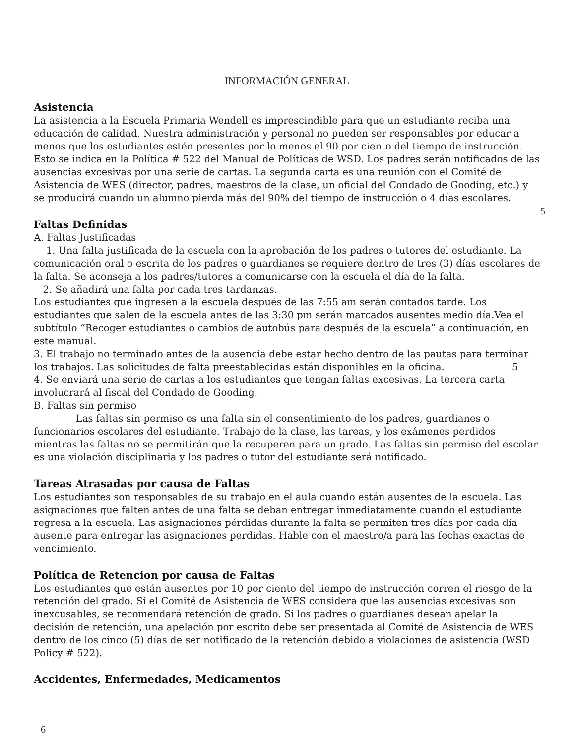INFORMACIÓN GENERAL
Asistencia
La asistencia a la Escuela Primaria Wendell es imprescindible para que un estudiante reciba una educación de calidad. Nuestra administración y personal no pueden ser responsables por educar a menos que los estudiantes estén presentes por lo menos el 90 por ciento del tiempo de instrucción. Esto se indica en la Política # 522 del Manual de Políticas de WSD. Los padres serán notificados de las ausencias excesivas por una serie de cartas. La segunda carta es una reunión con el Comité de Asistencia de WES (director, padres, maestros de la clase, un oficial del Condado de Gooding, etc.) y se producirá cuando un alumno pierda más del 90% del tiempo de instrucción o 4 días escolares.
5
Faltas Definidas
A. Faltas Justificadas
1. Una falta justificada de la escuela con la aprobación de los padres o tutores del estudiante. La comunicación oral o escrita de los padres o guardianes se requiere dentro de tres (3) días escolares de la falta. Se aconseja a los padres/tutores a comunicarse con la escuela el día de la falta.
2. Se añadirá una falta por cada tres tardanzas.
Los estudiantes que ingresen a la escuela después de las 7:55 am serán contados tarde. Los estudiantes que salen de la escuela antes de las 3:30 pm serán marcados ausentes medio día.Vea el subtítulo “Recoger estudiantes o cambios de autobús para después de la escuela” a continuación, en este manual.
3. El trabajo no terminado antes de la ausencia debe estar hecho dentro de las pautas para terminar los trabajos. Las solicitudes de falta preestablecidas están disponibles en la oficina. 5
4. Se enviará una serie de cartas a los estudiantes que tengan faltas excesivas. La tercera carta involucrará al fiscal del Condado de Gooding.
B. Faltas sin permiso
Las faltas sin permiso es una falta sin el consentimiento de los padres, guardianes o funcionarios escolares del estudiante. Trabajo de la clase, las tareas, y los exámenes perdidos mientras las faltas no se permitirán que la recuperen para un grado. Las faltas sin permiso del escolar es una violación disciplinaria y los padres o tutor del estudiante será notificado.
Tareas Atrasadas por causa de Faltas
Los estudiantes son responsables de su trabajo en el aula cuando están ausentes de la escuela. Las asignaciones que falten antes de una falta se deban entregar inmediatamente cuando el estudiante regresa a la escuela. Las asignaciones pérdidas durante la falta se permiten tres días por cada día ausente para entregar las asignaciones perdidas. Hable con el maestro/a para las fechas exactas de vencimiento.
Política de Retencion por causa de Faltas
Los estudiantes que están ausentes por 10 por ciento del tiempo de instrucción corren el riesgo de la retención del grado. Si el Comité de Asistencia de WES considera que las ausencias excesivas son inexcusables, se recomendará retención de grado. Si los padres o guardianes desean apelar la decisión de retención, una apelación por escrito debe ser presentada al Comité de Asistencia de WES dentro de los cinco (5) días de ser notificado de la retención debido a violaciones de asistencia (WSD Policy # 522).
Accidentes, Enfermedades, Medicamentos
6